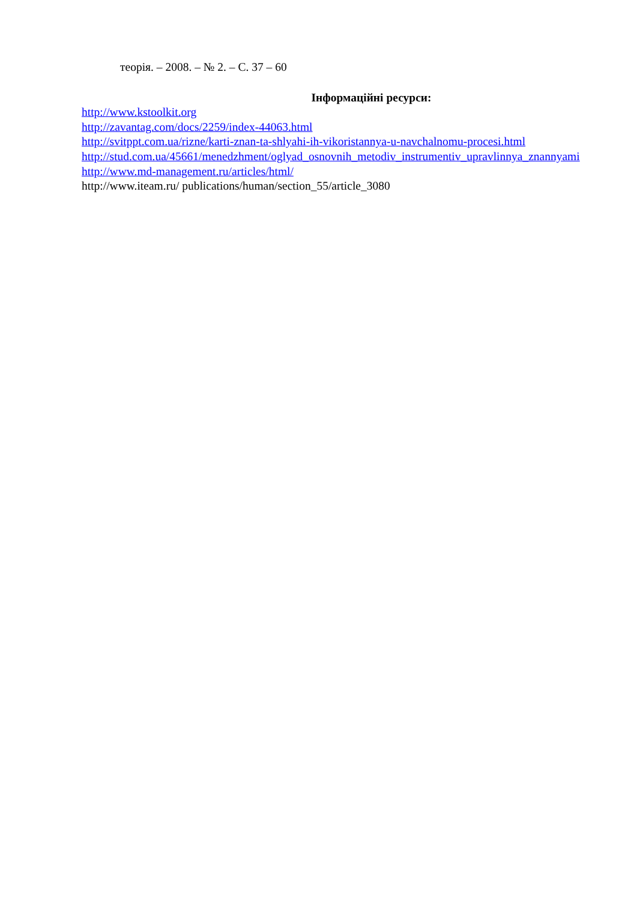теорія. – 2008. – № 2. – С. 37 – 60
Інформаційні ресурси:
http://www.kstoolkit.org
http://zavantag.com/docs/2259/index-44063.html
http://svitppt.com.ua/rizne/karti-znan-ta-shlyahi-ih-vikoristannya-u-navchalnomu-procesi.html
http://stud.com.ua/45661/menedzhment/oglyad_osnovnih_metodiv_instrumentiv_upravlinnya_znannyami
http://www.md-management.ru/articles/html/
http://www.iteam.ru/ publications/human/section_55/article_3080